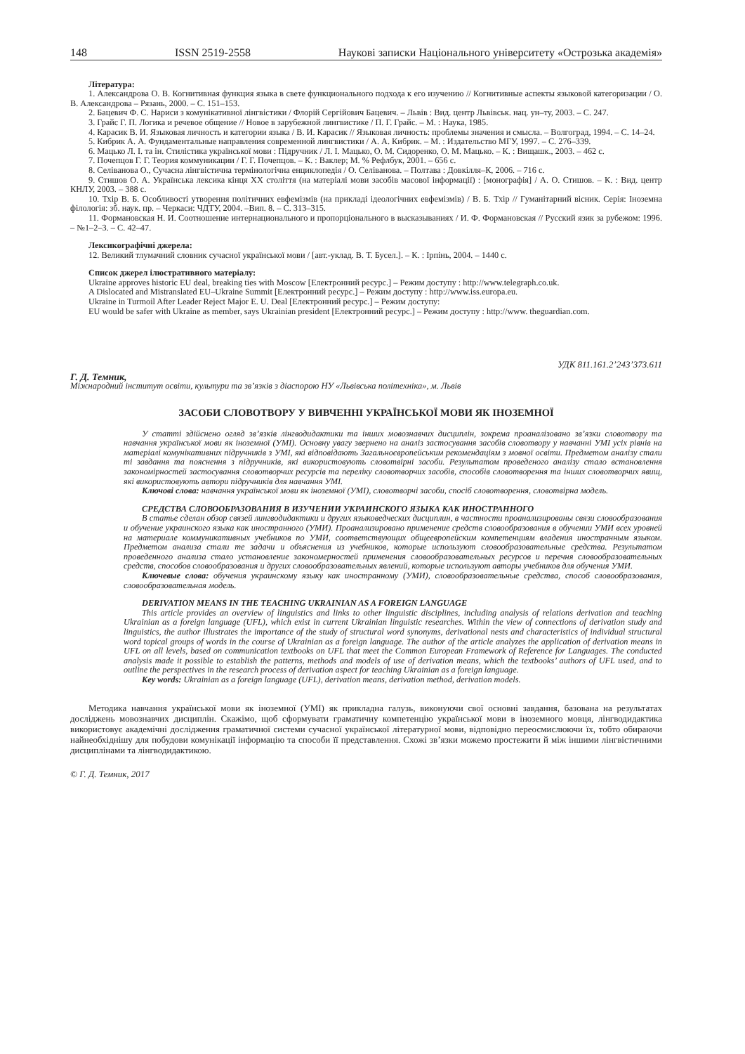148 ISSN 2519-2558 Наукові записки Національного університету «Острозька академія»
Література:
1. Александрова О. В. Когнитивная функция языка в свете функционального подхода к его изучению // Когнитивные аспекты языковой категоризации / О. В. Александрова – Рязань, 2000. – С. 151–153.
2. Бацевич Ф. С. Нариси з комунікативної лінгвістики / Флорій Сергійович Бацевич. – Львів : Вид. центр Львівськ. нац. ун–ту, 2003. – С. 247.
3. Грайс Г. П. Логика и речевое общение // Новое в зарубежной лингвистике / П. Г. Грайс. – М. : Наука, 1985.
4. Карасик В. И. Языковая личность и категории языка / В. И. Карасик // Языковая личность: проблемы значения и смысла. – Волгоград, 1994. – С. 14–24.
5. Кибрик А. А. Фундаментальные направления современной лингвистики / А. А. Кибрик. – М. : Издательство МГУ, 1997. – С. 276–339.
6. Мацько Л. І. та ін. Стилістика української мови : Підручник / Л. І. Мацько, О. М. Сидоренко, О. М. Мацько. – К. : Вищашк., 2003. – 462 с.
7. Почепцов Г. Г. Теория коммуникации / Г. Г. Почепцов. – К. : Ваклер; М. % Рефлбук, 2001. – 656 с.
8. Селіванова О., Сучасна лінгвістична термінологічна енциклопедія / О. Селіванова. – Полтава : Довкілля–К, 2006. – 716 с.
9. Стишов О. А. Українська лексика кінця ХХ століття (на матеріалі мови засобів масової інформації) : [монографія] / А. О. Стишов. – К. : Вид. центр КНЛУ, 2003. – 388 с.
10. Тхір В. Б. Особливості утворення політичних евфемізмів (на прикладі ідеологічних евфемізмів) / В. Б. Тхір // Гуманітарний вісник. Серія: Іноземна філологія: зб. наук. пр. – Черкаси: ЧДТУ, 2004. –Вип. 8. – С. 313–315.
11. Формановская Н. И. Соотношение интернационального и пропорціонального в высказываниях / И. Ф. Формановская // Русский язик за рубежом: 1996. – №1–2–3. – С. 42–47.
Лексикографічні джерела:
12. Великий тлумачний словник сучасної української мови / [авт.-уклад. В. Т. Бусел.]. – К. : Ірпінь, 2004. – 1440 с.
Список джерел ілюстративного матеріалу:
Ukraine approves historic EU deal, breaking ties with Moscow [Електронний ресурс.] – Режим доступу : http://www.telegraph.co.uk.
A Dislocated and Mistranslated EU–Ukraine Summit [Електронний ресурс.] – Режим доступу : http://www.iss.europa.eu.
Ukraine in Turmoil After Leader Reject Major E. U. Deal [Електронний ресурс.] – Режим доступу:
EU would be safer with Ukraine as member, says Ukrainian president [Електронний ресурс.] – Режим доступу : http://www. theguardian.com.
УДК 811.161.2’243’373.611
Г. Д. Темник,
Міжнародний інститут освіти, культури та зв’язків з діаспорою НУ «Львівська політехніка», м. Львів
ЗАСОБИ СЛОВОТВОРУ У ВИВЧЕННІ УКРАЇНСЬКОЇ МОВИ ЯК ІНОЗЕМНОЇ
У статті здійснено огляд зв’язків лінгводидактики та інших мовознавчих дисциплін, зокрема проаналізовано зв’язки словотвору та навчання української мови як іноземної (УМІ). Основну увагу звернено на аналіз застосування засобів словотвору у навчанні УМІ усіх рівнів на матеріалі комунікативних підручників з УМІ, які відповідають Загальноєвропейським рекомендаціям з мовної освіти. Предметом аналізу стали ті завдання та пояснення з підручників, які використовують словотвірні засоби. Результатом проведеного аналізу стало встановлення закономірностей застосування словотворчих ресурсів та переліку словотворчих засобів, способів словотворення та інших словотворчих явищ, які використовують автори підручників для навчання УМІ.
Ключові слова: навчання української мови як іноземної (УМІ), словотворчі засоби, спосіб словотворення, словотвірна модель.
СРЕДСТВА СЛОВООБРАЗОВАНИЯ В ИЗУЧЕНИИ УКРАИНСКОГО ЯЗЫКА КАК ИНОСТРАННОГО
В статье сделан обзор связей лингводидактики и других языковедческих дисциплин, в частности проанализированы связи словообразования и обучение украинского языка как иностранного (УМИ). Проанализировано применение средств словообразования в обучении УМИ всех уровней на материале коммуникативных учебников по УМИ, соответствующих общеевропейским компетенциям владения иностранным языком. Предметом анализа стали те задачи и объяснения из учебников, которые используют словообразовательные средства. Результатом проведенного анализа стало установление закономерностей применения словообразовательных ресурсов и перечня словообразовательных средств, способов словообразования и других словообразовательных явлений, которые используют авторы учебников для обучения УМИ.
Ключевые слова: обучения украинскому языку как иностранному (УМИ), словообразовательные средства, способ словообразования, словообразовательная модель.
DERIVATION MEANS IN THE TEACHING UKRAINIAN AS A FOREIGN LANGUAGE
This article provides an overview of linguistics and links to other linguistic disciplines, including analysis of relations derivation and teaching Ukrainian as a foreign language (UFL), which exist in current Ukrainian linguistic researches. Within the view of connections of derivation study and linguistics, the author illustrates the importance of the study of structural word synonyms, derivational nests and characteristics of individual structural word topical groups of words in the course of Ukrainian as a foreign language. The author of the article analyzes the application of derivation means in UFL on all levels, based on communication textbooks on UFL that meet the Common European Framework of Reference for Languages. The conducted analysis made it possible to establish the patterns, methods and models of use of derivation means, which the textbooks’ authors of UFL used, and to outline the perspectives in the research process of derivation aspect for teaching Ukrainian as a foreign language.
Key words: Ukrainian as a foreign language (UFL), derivation means, derivation method, derivation models.
Методика навчання української мови як іноземної (УМІ) як прикладна галузь, виконуючи свої основні завдання, базована на результатах досліджень мовознавчих дисциплін. Скажімо, щоб сформувати граматичну компетенцію української мови в іноземного мовця, лінгводидактика використовує академічні дослідження граматичної системи сучасної української літературної мови, відповідно переосмислюючи їх, тобто обираючи найнеобхіднішу для побудови комунікації інформацію та способи її представлення. Схожі зв’язки можемо простежити й між іншими лінгвістичними дисциплінами та лінгводидактикою.
© Г. Д. Темник, 2017